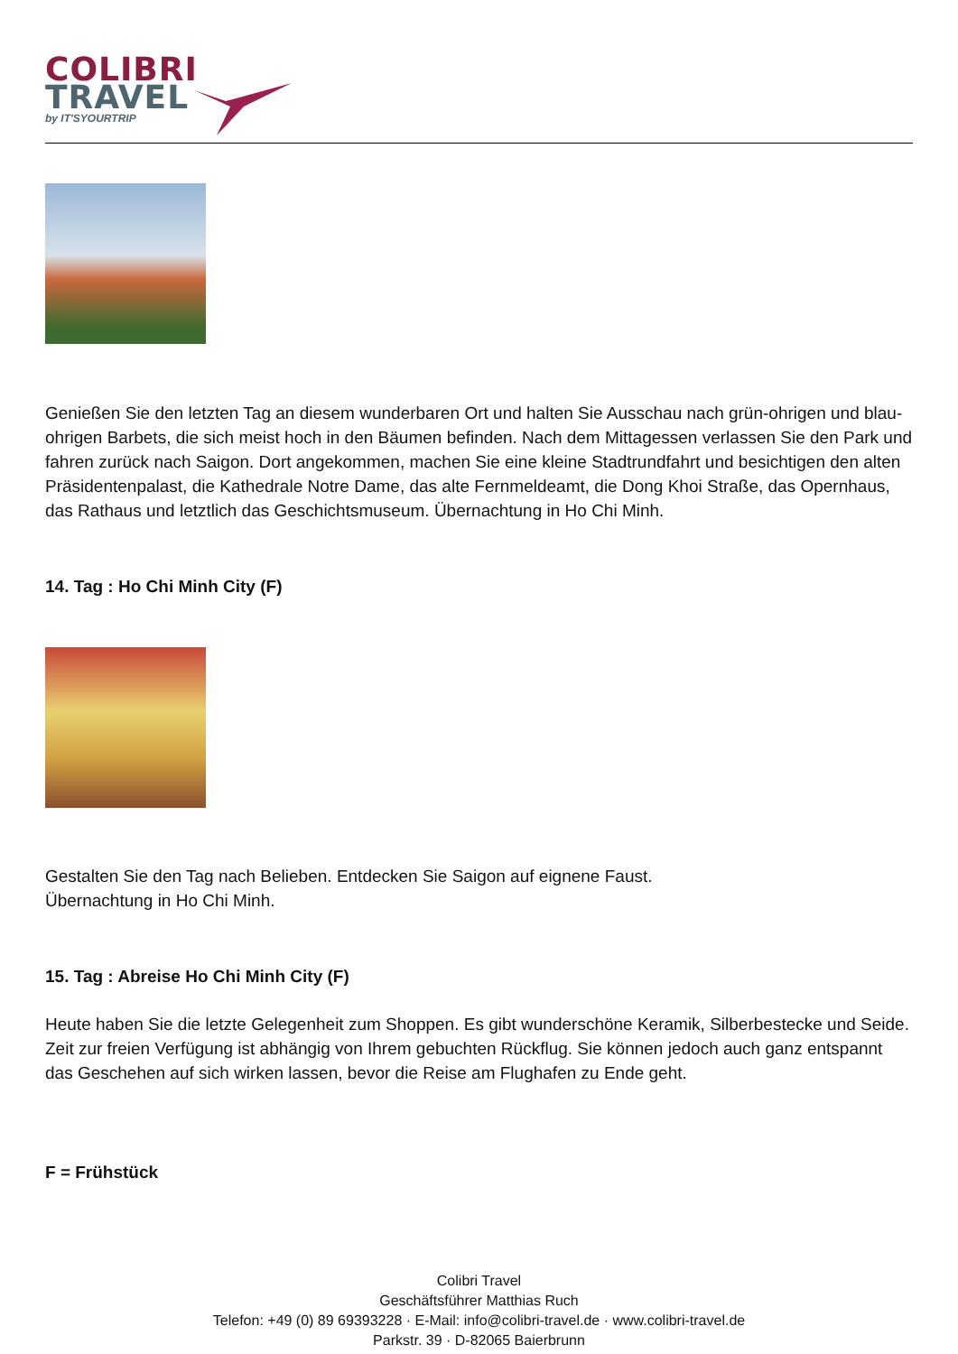COLIBRI
TRAVEL
by IT'SYOURTRIP
Genießen Sie den letzten Tag an diesem wunderbaren Ort und halten Sie Ausschau nach grün-ohrigen und blau-ohrigen Barbets, die sich meist hoch in den Bäumen befinden. Nach dem Mittagessen verlassen Sie den Park und fahren zurück nach Saigon. Dort angekommen, machen Sie eine kleine Stadtrundfahrt und besichtigen den alten Präsidentenpalast, die Kathedrale Notre Dame, das alte Fernmeldeamt, die Dong Khoi Straße, das Opernhaus, das Rathaus und letztlich das Geschichtsmuseum. Übernachtung in Ho Chi Minh.
14. Tag : Ho Chi Minh City (F)
Gestalten Sie den Tag nach Belieben. Entdecken Sie Saigon auf eignene Faust.
Übernachtung in Ho Chi Minh.
15. Tag : Abreise Ho Chi Minh City (F)
Heute haben Sie die letzte Gelegenheit zum Shoppen. Es gibt wunderschöne Keramik, Silberbestecke und Seide. Zeit zur freien Verfügung ist abhängig von Ihrem gebuchten Rückflug. Sie können jedoch auch ganz entspannt das Geschehen auf sich wirken lassen, bevor die Reise am Flughafen zu Ende geht.
F = Frühstück
Colibri Travel
Geschäftsführer Matthias Ruch
Telefon: +49 (0) 89 69393228 · E-Mail: info@colibri-travel.de · www.colibri-travel.de
Parkstr. 39 · D-82065 Baierbrunn